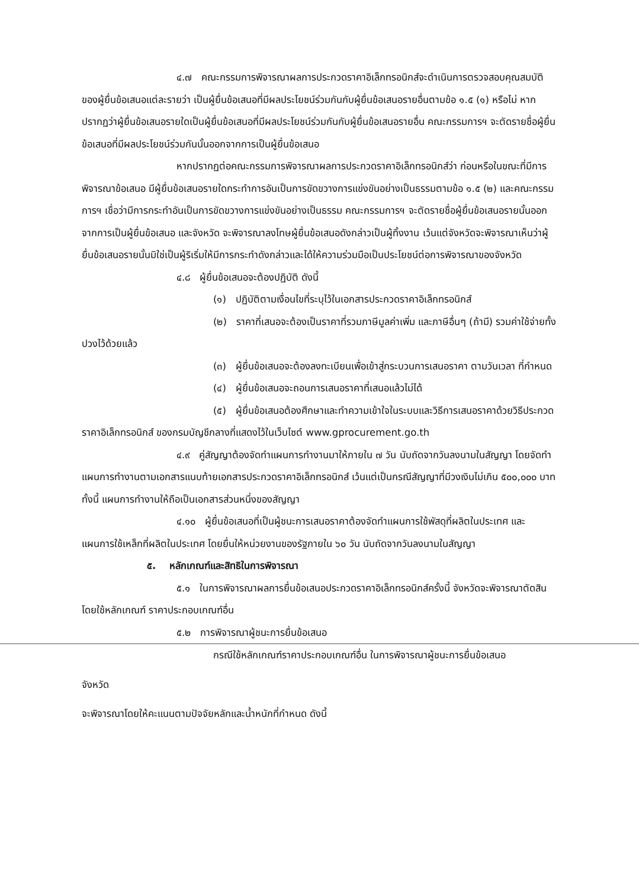๔.๗ คณะกรรมการพิจารณาผลการประกวดราคาอิเล็กทรอนิกส์จะดำเนินการตรวจสอบคุณสมบัติของผู้ยื่นข้อเสนอแต่ละรายว่า เป็นผู้ยื่นข้อเสนอที่มีผลประโยชน์ร่วมกันกับผู้ยื่นข้อเสนอรายอื่นตามข้อ ๑.๕ (๑) หรือไม่ หากปรากฏว่าผู้ยื่นข้อเสนอรายใดเป็นผู้ยื่นข้อเสนอที่มีผลประโยชน์ร่วมกันกับผู้ยื่นข้อเสนอรายอื่น คณะกรรมการฯ จะตัดรายชื่อผู้ยื่นข้อเสนอที่มีผลประโยชน์ร่วมกันนั้นออกจากการเป็นผู้ยื่นข้อเสนอ
หากปรากฏต่อคณะกรรมการพิจารณาผลการประกวดราคาอิเล็กทรอนิกส์ว่า ก่อนหรือในขณะที่มีการพิจารณาข้อเสนอ มีผู้ยื่นข้อเสนอรายใดกระทำการอันเป็นการขัดขวางการแข่งขันอย่างเป็นธรรมตามข้อ ๑.๕ (๒) และคณะกรรมการฯ เชื่อว่ามีการกระทำอันเป็นการขัดขวางการแข่งขันอย่างเป็นธรรม คณะกรรมการฯ จะตัดรายชื่อผู้ยื่นข้อเสนอรายนั้นออกจากการเป็นผู้ยื่นข้อเสนอ และจังหวัด จะพิจารณาลงโทษผู้ยื่นข้อเสนอดังกล่าวเป็นผู้ทิ้งงาน เว้นแต่จังหวัดจะพิจารณาเห็นว่าผู้ยื่นข้อเสนอรายนั้นมิใช่เป็นผู้ริเริ่มให้มีการกระทำดังกล่าวและได้ให้ความร่วมมือเป็นประโยชน์ต่อการพิจารณาของจังหวัด
๔.๘ ผู้ยื่นข้อเสนอจะต้องปฏิบัติ ดังนี้
(๑) ปฏิบัติตามเงื่อนไขที่ระบุไว้ในเอกสารประกวดราคาอิเล็กทรอนิกส์
(๒) ราคาที่เสนอจะต้องเป็นราคาที่รวมภาษีมูลค่าเพิ่ม และภาษีอื่นๆ (ถ้ามี) รวมค่าใช้จ่ายทั้งปวงไว้ด้วยแล้ว
(๓) ผู้ยื่นข้อเสนอจะต้องลงทะเบียนเพื่อเข้าสู่กระบวนการเสนอราคา ตามวันเวลา ที่กำหนด
(๔) ผู้ยื่นข้อเสนอจะถอนการเสนอราคาที่เสนอแล้วไม่ได้
(๕) ผู้ยื่นข้อเสนอต้องศึกษาและทำความเข้าใจในระบบและวิธีการเสนอราคาด้วยวิธีประกวดราคาอิเล็กทรอนิกส์ ของกรมบัญชีกลางที่แสดงไว้ในเว็บไซต์ www.gprocurement.go.th
๔.๙ คู่สัญญาต้องจัดทำแผนการทำงานมาให้ภายใน ๗ วัน นับถัดจากวันลงนามในสัญญา โดยจัดทำแผนการทำงานตามเอกสารแนบท้ายเอกสารประกวดราคาอิเล็กทรอนิกส์ เว้นแต่เป็นกรณีสัญญาที่มีวงเงินไม่เกิน ๕๐๐,๐๐๐ บาททั้งนี้ แผนการทำงานให้ถือเป็นเอกสารส่วนหนึ่งของสัญญา
๔.๑๐ ผู้ยื่นข้อเสนอที่เป็นผู้ชนะการเสนอราคาต้องจัดทำแผนการใช้พัสดุที่ผลิตในประเทศ และแผนการใช้เหล็กที่ผลิตในประเทศ โดยยื่นให้หน่วยงานของรัฐภายใน ๖๐ วัน นับถัดจากวันลงนามในสัญญา
๕. หลักเกณฑ์และสิทธิในการพิจารณา
๕.๑ ในการพิจารณาผลการยื่นข้อเสนอประกวดราคาอิเล็กทรอนิกส์ครั้งนี้ จังหวัดจะพิจารณาตัดสินโดยใช้หลักเกณฑ์ ราคาประกอบเกณฑ์อื่น
๕.๒ การพิจารณาผู้ชนะการยื่นข้อเสนอ
กรณีใช้หลักเกณฑ์ราคาประกอบเกณฑ์อื่น ในการพิจารณาผู้ชนะการยื่นข้อเสนอ
จังหวัด
จะพิจารณาโดยให้คะแนนตามปัจจัยหลักและน้ำหนักที่กำหนด ดังนี้